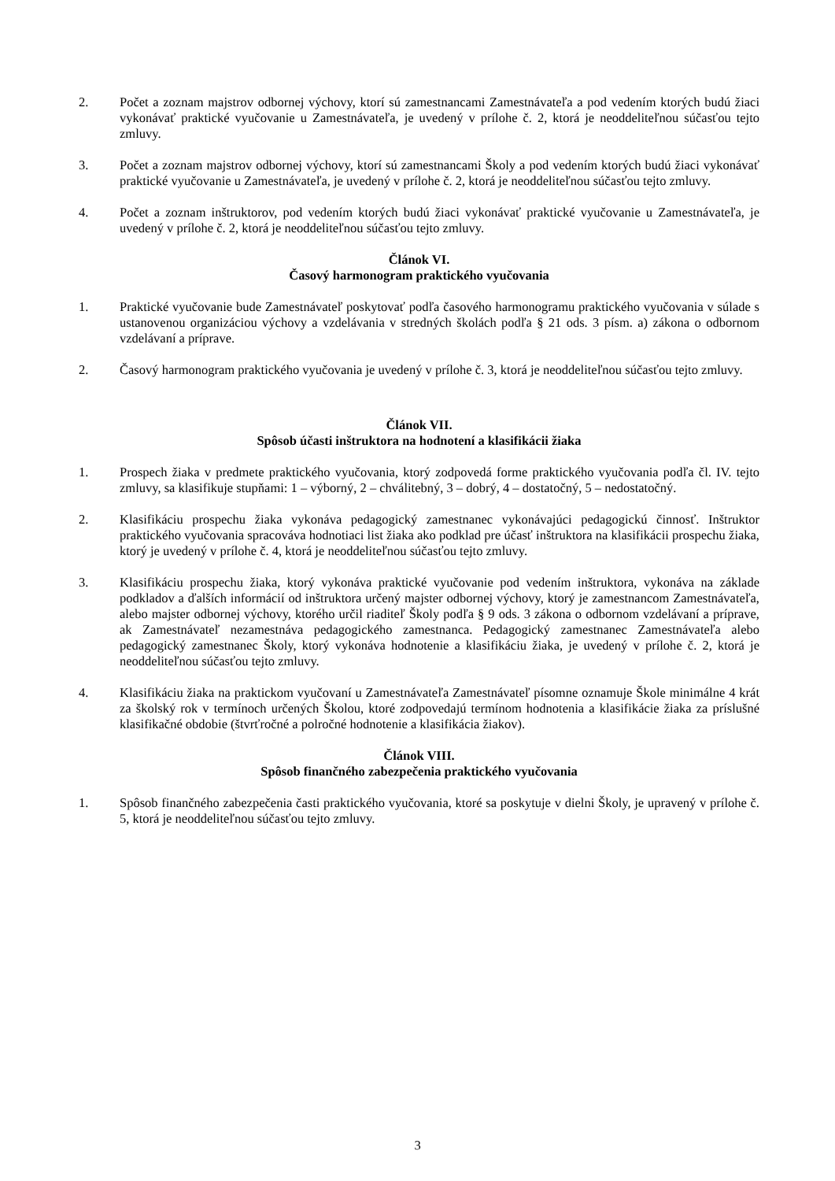2. Počet a zoznam majstrov odbornej výchovy, ktorí sú zamestnancami Zamestnávateľa a pod vedením ktorých budú žiaci vykonávať praktické vyučovanie u Zamestnávateľa, je uvedený v prílohe č. 2, ktorá je neoddeliteľnou súčasťou tejto zmluvy.
3. Počet a zoznam majstrov odbornej výchovy, ktorí sú zamestnancami Školy a pod vedením ktorých budú žiaci vykonávať praktické vyučovanie u Zamestnávateľa, je uvedený v prílohe č. 2, ktorá je neoddeliteľnou súčasťou tejto zmluvy.
4. Počet a zoznam inštruktorov, pod vedením ktorých budú žiaci vykonávať praktické vyučovanie u Zamestnávateľa, je uvedený v prílohe č. 2, ktorá je neoddeliteľnou súčasťou tejto zmluvy.
Článok VI.
Časový harmonogram praktického vyučovania
1. Praktické vyučovanie bude Zamestnávateľ poskytovať podľa časového harmonogramu praktického vyučovania v súlade s ustanovenou organizáciou výchovy a vzdelávania v stredných školách podľa § 21 ods. 3 písm. a) zákona o odbornom vzdelávaní a príprave.
2. Časový harmonogram praktického vyučovania je uvedený v prílohe č. 3, ktorá je neoddeliteľnou súčasťou tejto zmluvy.
Článok VII.
Spôsob účasti inštruktora na hodnotení a klasifikácii žiaka
1. Prospech žiaka v predmete praktického vyučovania, ktorý zodpovedá forme praktického vyučovania podľa čl. IV. tejto zmluvy, sa klasifikuje stupňami: 1 – výborný, 2 – chválitebný, 3 – dobrý, 4 – dostatočný, 5 – nedostatočný.
2. Klasifikáciu prospechu žiaka vykonáva pedagogický zamestnanec vykonávajúci pedagogickú činnosť. Inštruktor praktického vyučovania spracováva hodnotiaci list žiaka ako podklad pre účasť inštruktora na klasifikácii prospechu žiaka, ktorý je uvedený v prílohe č. 4, ktorá je neoddeliteľnou súčasťou tejto zmluvy.
3. Klasifikáciu prospechu žiaka, ktorý vykonáva praktické vyučovanie pod vedením inštruktora, vykonáva na základe podkladov a ďalších informácií od inštruktora určený majster odbornej výchovy, ktorý je zamestnancom Zamestnávateľa, alebo majster odbornej výchovy, ktorého určil riaditeľ Školy podľa § 9 ods. 3 zákona o odbornom vzdelávaní a príprave, ak Zamestnávateľ nezamestnáva pedagogického zamestnanca. Pedagogický zamestnanec Zamestnávateľa alebo pedagogický zamestnanec Školy, ktorý vykonáva hodnotenie a klasifikáciu žiaka, je uvedený v prílohe č. 2, ktorá je neoddeliteľnou súčasťou tejto zmluvy.
4. Klasifikáciu žiaka na praktickom vyučovaní u Zamestnávateľa Zamestnávateľ písomne oznamuje Škole minimálne 4 krát za školský rok v termínoch určených Školou, ktoré zodpovedajú termínom hodnotenia a klasifikácie žiaka za príslušné klasifikačné obdobie (štvrťročné a polročné hodnotenie a klasifikácia žiakov).
Článok VIII.
Spôsob finančného zabezpečenia praktického vyučovania
1. Spôsob finančného zabezpečenia časti praktického vyučovania, ktoré sa poskytuje v dielni Školy, je upravený v prílohe č. 5, ktorá je neoddeliteľnou súčasťou tejto zmluvy.
3